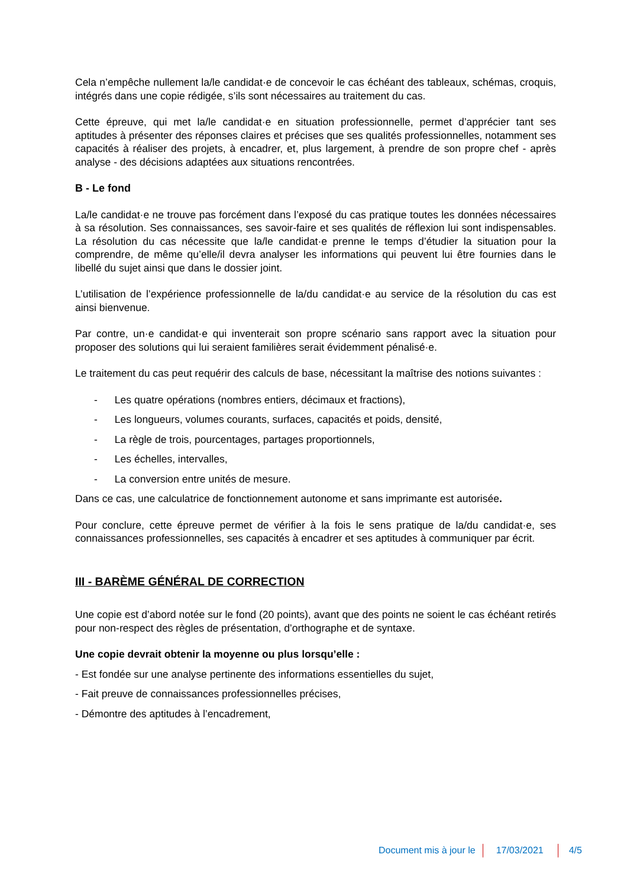Cela n’empêche nullement la/le candidat·e de concevoir le cas échéant des tableaux, schémas, croquis, intégrés dans une copie rédigée, s’ils sont nécessaires au traitement du cas.
Cette épreuve, qui met la/le candidat·e en situation professionnelle, permet d’apprécier tant ses aptitudes à présenter des réponses claires et précises que ses qualités professionnelles, notamment ses capacités à réaliser des projets, à encadrer, et, plus largement, à prendre de son propre chef - après analyse - des décisions adaptées aux situations rencontrées.
B - Le fond
La/le candidat·e ne trouve pas forcément dans l’exposé du cas pratique toutes les données nécessaires à sa résolution. Ses connaissances, ses savoir-faire et ses qualités de réflexion lui sont indispensables. La résolution du cas nécessite que la/le candidat·e prenne le temps d’étudier la situation pour la comprendre, de même qu’elle/il devra analyser les informations qui peuvent lui être fournies dans le libellé du sujet ainsi que dans le dossier joint.
L’utilisation de l’expérience professionnelle de la/du candidat·e au service de la résolution du cas est ainsi bienvenue.
Par contre, un·e candidat·e qui inventerait son propre scénario sans rapport avec la situation pour proposer des solutions qui lui seraient familières serait évidemment pénalisé·e.
Le traitement du cas peut requérir des calculs de base, nécessitant la maîtrise des notions suivantes :
- Les quatre opérations (nombres entiers, décimaux et fractions),
- Les longueurs, volumes courants, surfaces, capacités et poids, densité,
- La règle de trois, pourcentages, partages proportionnels,
- Les échelles, intervalles,
- La conversion entre unités de mesure.
Dans ce cas, une calculatrice de fonctionnement autonome et sans imprimante est autorisée.
Pour conclure, cette épreuve permet de vérifier à la fois le sens pratique de la/du candidat·e, ses connaissances professionnelles, ses capacités à encadrer et ses aptitudes à communiquer par écrit.
III - BARÈME GÉNÉRAL DE CORRECTION
Une copie est d’abord notée sur le fond (20 points), avant que des points ne soient le cas échéant retirés pour non-respect des règles de présentation, d’orthographe et de syntaxe.
Une copie devrait obtenir la moyenne ou plus lorsqu’elle :
- Est fondée sur une analyse pertinente des informations essentielles du sujet,
- Fait preuve de connaissances professionnelles précises,
- Démontre des aptitudes à l’encadrement,
Document mis à jour le 17/03/2021 4/5